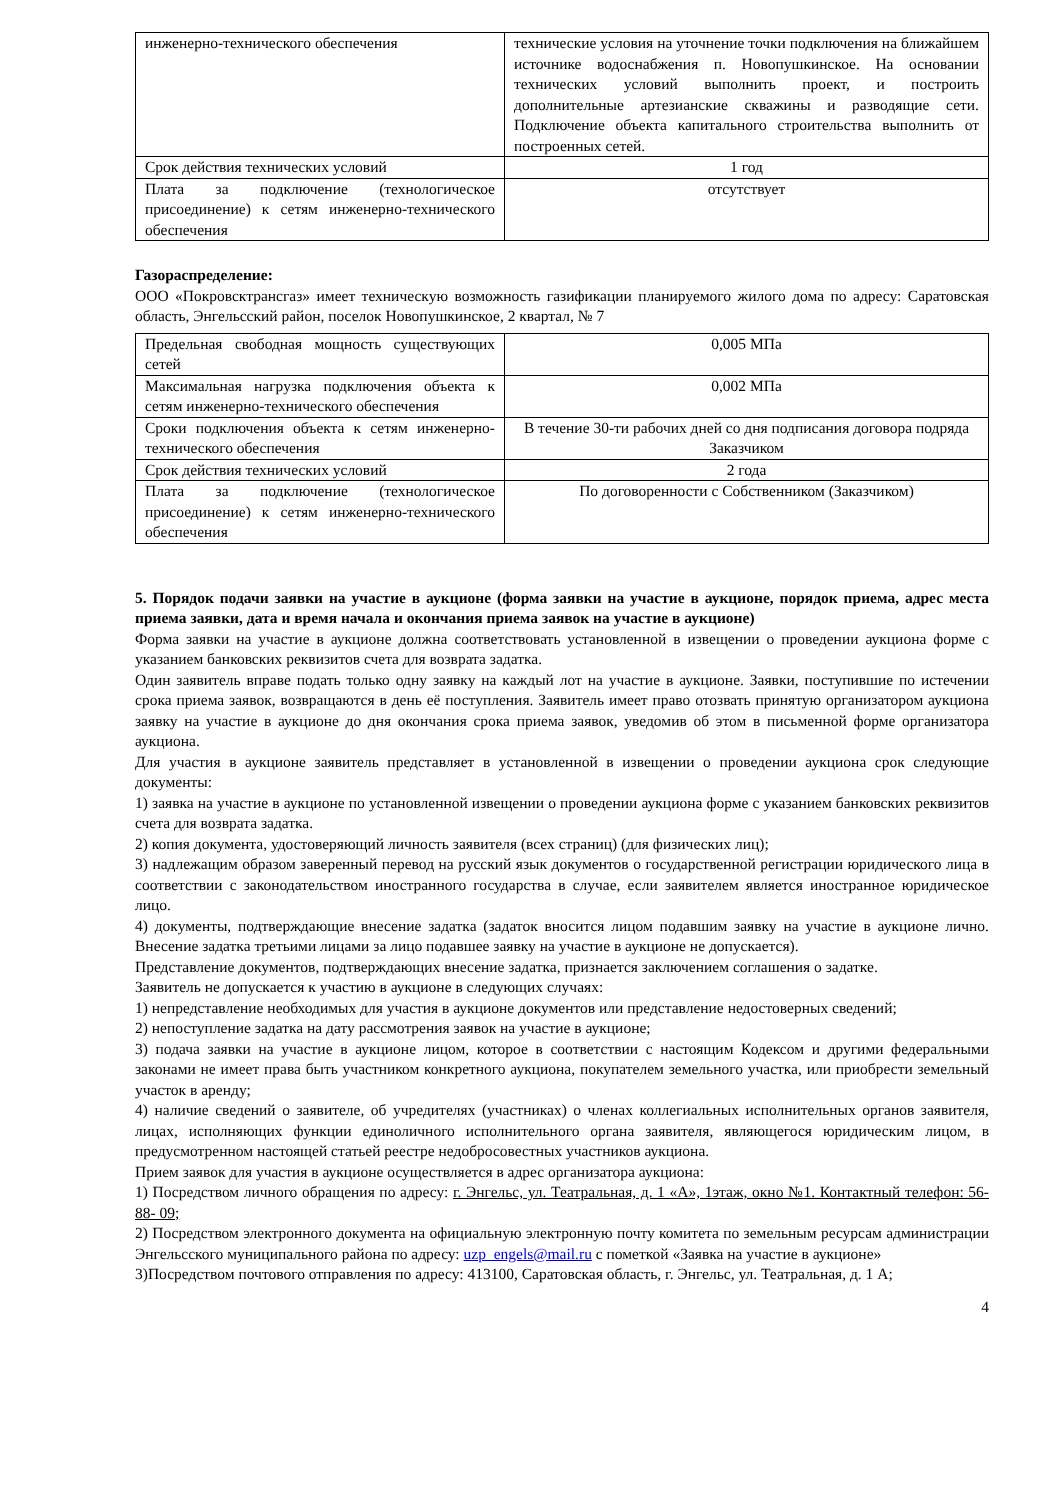| инженерно-технического обеспечения | технические условия на уточнение точки подключения на ближайшем источнике водоснабжения п. Новопушкинское. На основании технических условий выполнить проект, и построить дополнительные артезианские скважины и разводящие сети. Подключение объекта капитального строительства выполнить от построенных сетей. |
| Срок действия технических условий | 1 год |
| Плата за подключение (технологическое присоединение) к сетям инженерно-технического обеспечения | отсутствует |
Газораспределение:
ООО «Покровсктрансгаз» имеет техническую возможность газификации планируемого жилого дома по адресу: Саратовская область, Энгельсский район, поселок Новопушкинское, 2 квартал, № 7
| Предельная свободная мощность существующих сетей | 0,005 МПа |
| Максимальная нагрузка подключения объекта к сетям инженерно-технического обеспечения | 0,002 МПа |
| Сроки подключения объекта к сетям инженерно-технического обеспечения | В течение 30-ти рабочих дней со дня подписания договора подряда Заказчиком |
| Срок действия технических условий | 2 года |
| Плата за подключение (технологическое присоединение) к сетям инженерно-технического обеспечения | По договоренности с Собственником (Заказчиком) |
5. Порядок подачи заявки на участие в аукционе (форма заявки на участие в аукционе, порядок приема, адрес места приема заявки, дата и время начала и окончания приема заявок на участие в аукционе)
Форма заявки на участие в аукционе должна соответствовать установленной в извещении о проведении аукциона форме с указанием банковских реквизитов счета для возврата задатка.
Один заявитель вправе подать только одну заявку на каждый лот на участие в аукционе. Заявки, поступившие по истечении срока приема заявок, возвращаются в день её поступления. Заявитель имеет право отозвать принятую организатором аукциона заявку на участие в аукционе до дня окончания срока приема заявок, уведомив об этом в письменной форме организатора аукциона.
Для участия в аукционе заявитель представляет в установленной в извещении о проведении аукциона срок следующие документы:
1) заявка на участие в аукционе по установленной извещении о проведении аукциона форме с указанием банковских реквизитов счета для возврата задатка.
2) копия документа, удостоверяющий личность заявителя (всех страниц) (для физических лиц);
3) надлежащим образом заверенный перевод на русский язык документов о государственной регистрации юридического лица в соответствии с законодательством иностранного государства в случае, если заявителем является иностранное юридическое лицо.
4) документы, подтверждающие внесение задатка (задаток вносится лицом подавшим заявку на участие в аукционе лично. Внесение задатка третьими лицами за лицо подавшее заявку на участие в аукционе не допускается).
Представление документов, подтверждающих внесение задатка, признается заключением соглашения о задатке.
Заявитель не допускается к участию в аукционе в следующих случаях:
1) непредставление необходимых для участия в аукционе документов или представление недостоверных сведений;
2) непоступление задатка на дату рассмотрения заявок на участие в аукционе;
3) подача заявки на участие в аукционе лицом, которое в соответствии с настоящим Кодексом и другими федеральными законами не имеет права быть участником конкретного аукциона, покупателем земельного участка, или приобрести земельный участок в аренду;
4) наличие сведений о заявителе, об учредителях (участниках) о членах коллегиальных исполнительных органов заявителя, лицах, исполняющих функции единоличного исполнительного органа заявителя, являющегося юридическим лицом, в предусмотренном настоящей статьей реестре недобросовестных участников аукциона.
Прием заявок для участия в аукционе осуществляется в адрес организатора аукциона:
1) Посредством личного обращения по адресу: г. Энгельс, ул. Театральная, д. 1 «А», 1этаж, окно №1. Контактный телефон: 56- 88- 09;
2) Посредством электронного документа на официальную электронную почту комитета по земельным ресурсам администрации Энгельсского муниципального района по адресу: uzp_engels@mail.ru с пометкой «Заявка на участие в аукционе»
3)Посредством почтового отправления по адресу: 413100, Саратовская область, г. Энгельс, ул. Театральная, д. 1 А;
4